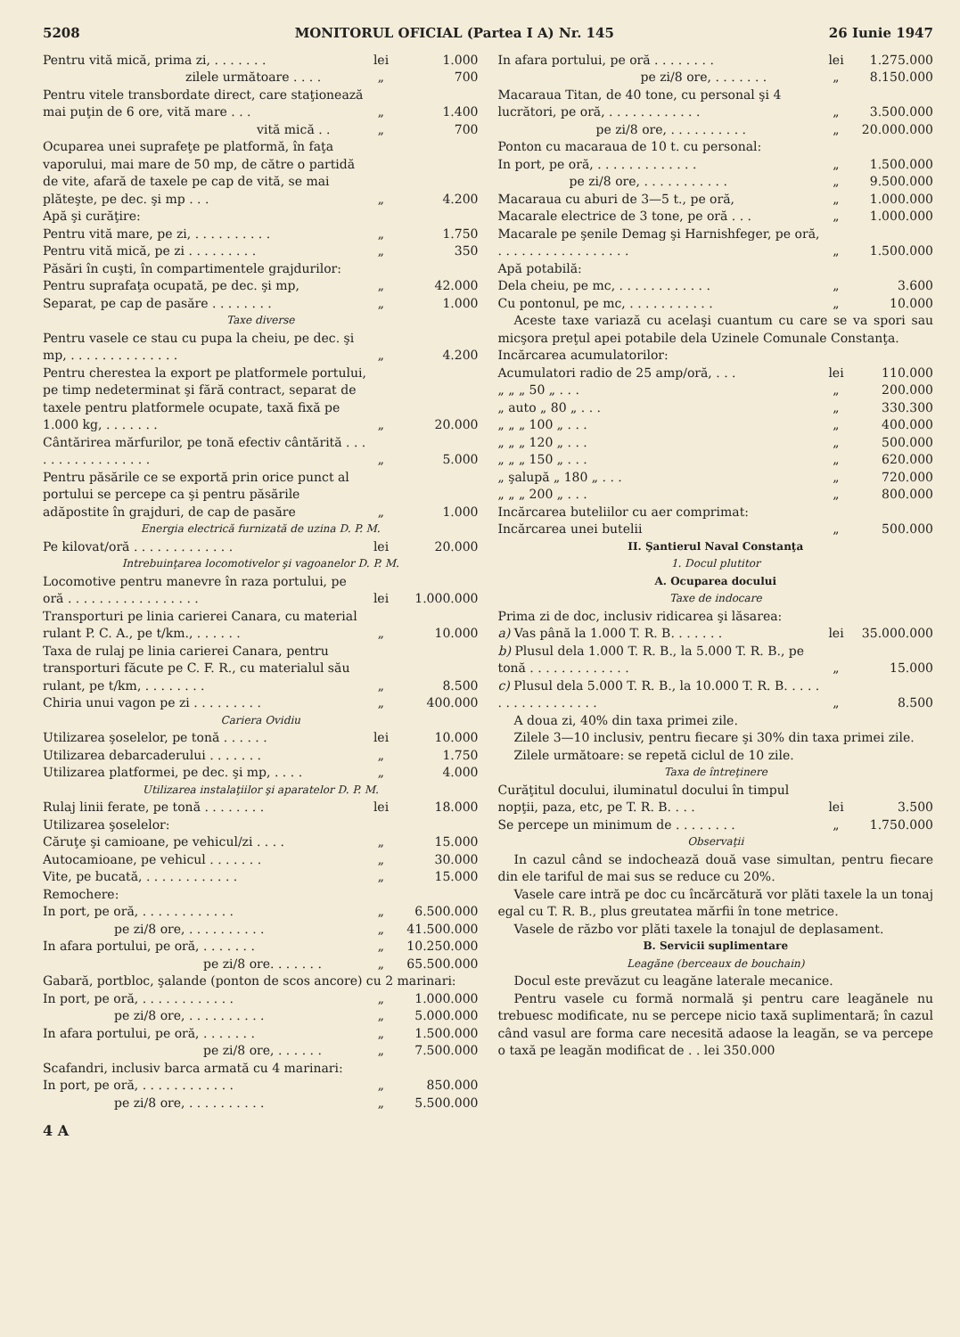5208 MONITORUL OFICIAL (Partea I A) Nr. 145 26 Iunie 1947
| Pentru vită mică, prima zi, . . . . . . . | lei | 1.000 |
| zilele următoare . . . . | „ | 700 |
| Pentru vitele transbordate direct, care staţionează mai puţin de 6 ore, vită mare . . . | „ | 1.400 |
| vită mică . . | „ | 700 |
| Ocuparea unei suprafeţe pe platformă, în faţa vaporului, mai mare de 50 mp, de către o partidă de vite, afară de taxele pe cap de vită, se mai plăteşte, pe dec. şi mp . . . | „ | 4.200 |
| Apă şi curăţire: | | |
| Pentru vită mare, pe zi, . . . . . . . . . . | „ | 1.750 |
| Pentru vită mică, pe zi . . . . . . . . . | „ | 350 |
| Păsări în cuşti, în compartimentele grajdurilor: | | |
| Pentru suprafaţa ocupată, pe dec. şi mp, | „ | 42.000 |
| Separat, pe cap de pasăre . . . . . . . . | „ | 1.000 |
| Taxe diverse | | |
| Pentru vasele ce stau cu pupa la cheiu, pe dec. şi mp, . . . . . . . . . . . . . . | „ | 4.200 |
| Pentru cherestea la export pe platformele portului, pe timp nedeterminat şi fără contract, separat de taxele pentru platformele ocupate, taxă fixă pe 1.000 kg, . . . . . . . | „ | 20.000 |
| Cântărirea mărfurilor, pe tonă efectiv cântărită . . . . . . . . . . . . . . . . . | „ | 5.000 |
| Pentru păsările ce se exportă prin orice punct al portului se percepe ca şi pentru păsările adăpostite în grajduri, de cap de pasăre | „ | 1.000 |
| Energia electrică furnizată de uzina D. P. M. | | |
| Pe kilovat/oră . . . . . . . . . . . . . | lei | 20.000 |
| Intrebuinţarea locomotivelor şi vagoanelor D. P. M. | | |
| Locomotive pentru manevre în raza portului, pe oră . . . . . . . . . . . . . . . . . | lei | 1.000.000 |
| Transporturi pe linia carierei Canara, cu material rulant P. C. A., pe t/km., . . . . . . | „ | 10.000 |
| Taxa de rulaj pe linia carierei Canara, pentru transporturi făcute pe C. F. R., cu materialul său rulant, pe t/km, . . . . . . . . | „ | 8.500 |
| Chiria unui vagon pe zi . . . . . . . . . | „ | 400.000 |
| Cariera Ovidiu | | |
| Utilizarea şoselelor, pe tonă . . . . . . | lei | 10.000 |
| Utilizarea debarcaderului . . . . . . . | „ | 1.750 |
| Utilizarea platformei, pe dec. şi mp, . . . . | „ | 4.000 |
| Utilizarea instalaţiilor şi aparatelor D. P. M. | | |
| Rulaj linii ferate, pe tonă . . . . . . . . | lei | 18.000 |
| Utilizarea şoselelor: | | |
| Căruţe şi camioane, pe vehicul/zi . . . . | „ | 15.000 |
| Autocamioane, pe vehicul . . . . . . . | „ | 30.000 |
| Vite, pe bucată, . . . . . . . . . . . . | „ | 15.000 |
| Remochere: | | |
| In port, pe oră, . . . . . . . . . . . . | „ | 6.500.000 |
| pe zi/8 ore, . . . . . . . . . . | „ | 41.500.000 |
| In afara portului, pe oră, . . . . . . . | „ | 10.250.000 |
| pe zi/8 ore. . . . . . . | „ | 65.500.000 |
| Gabară, portbloc, şalande (ponton de scos ancore) cu 2 marinari: | | |
| In port, pe oră, . . . . . . . . . . . . | „ | 1.000.000 |
| pe zi/8 ore, . . . . . . . . . . | „ | 5.000.000 |
| In afara portului, pe oră, . . . . . . . | „ | 1.500.000 |
| pe zi/8 ore, . . . . . . | „ | 7.500.000 |
| Scafandri, inclusiv barca armată cu 4 marinari: | | |
| In port, pe oră, . . . . . . . . . . . . | „ | 850.000 |
| pe zi/8 ore, . . . . . . . . . . | „ | 5.500.000 |
4 A
| In afara portului, pe oră . . . . . . . . | lei | 1.275.000 |
| pe zi/8 ore, . . . . . . . | „ | 8.150.000 |
| Macaraua Titan, de 40 tone, cu personal şi 4 lucrători, pe oră, . . . . . . . . . . . . | „ | 3.500.000 |
| pe zi/8 ore, . . . . . . . . . . | „ | 20.000.000 |
| Ponton cu macaraua de 10 t. cu personal: | | |
| In port, pe oră, . . . . . . . . . . . . . | „ | 1.500.000 |
| pe zi/8 ore, . . . . . . . . . . . | „ | 9.500.000 |
| Macaraua cu aburi de 3—5 t., pe oră, | „ | 1.000.000 |
| Macarale electrice de 3 tone, pe oră . . . | „ | 1.000.000 |
| Macarale pe şenile Demag şi Harnishfeger, pe oră, . . . . . . . . . . . . . . . . . | „ | 1.500.000 |
| Apă potabilă: | | |
| Dela cheiu, pe mc, . . . . . . . . . . . . | „ | 3.600 |
| Cu pontonul, pe mc, . . . . . . . . . . . | „ | 10.000 |
Aceste taxe variază cu acelaşi cuantum cu care se va spori sau micşora preţul apei potabile dela Uzinele Comunale Constanţa.
| Incărcarea acumulatorilor: | | |
| Acumulatori radio de 25 amp/oră, . . . | lei | 110.000 |
| „ „ „ 50 „ . . . | „ | 200.000 |
| „ auto „ 80 „ . . . | „ | 330.300 |
| „ „ „ 100 „ . . . | „ | 400.000 |
| „ „ „ 120 „ . . . | „ | 500.000 |
| „ „ „ 150 „ . . . | „ | 620.000 |
| „ şalupă „ 180 „ . . . | „ | 720.000 |
| „ „ „ 200 „ . . . | „ | 800.000 |
| Incărcarea buteliilor cu aer comprimat: | | |
| Incărcarea unei butelii | „ | 500.000 |
| II. Şantierul Naval Constanţa | | |
| 1. Docul plutitor | | |
| A. Ocuparea docului | | |
| Taxe de indocare | | |
| Prima zi de doc, inclusiv ridicarea şi lăsarea: | | |
| a) Vas până la 1.000 T. R. B. . . . . . . | lei | 35.000.000 |
| b) Plusul dela 1.000 T. R. B., la 5.000 T. R. B., pe tonă . . . . . . . . . . . . . | „ | 15.000 |
| c) Plusul dela 5.000 T. R. B., la 10.000 T. R. B. . . . . . . . . . . . . . . . . . | „ | 8.500 |
A doua zi, 40% din taxa primei zile.
Zilele 3—10 inclusiv, pentru fiecare şi 30% din taxa primei zile.
Zilele următoare: se repetă ciclul de 10 zile.
Taxa de întreţinere
| Curăţitul docului, iluminatul docului în timpul nopţii, paza, etc, pe T. R. B. . . . | lei | 3.500 |
| Se percepe un minimum de . . . . . . . . | „ | 1.750.000 |
Observaţii
In cazul când se indochează două vase simultan, pentru fiecare din ele tariful de mai sus se reduce cu 20%.
Vasele care intră pe doc cu încărcătură vor plăti taxele la un tonaj egal cu T. R. B., plus greutatea mărfii în tone metrice.
Vasele de războ vor plăti taxele la tonajul de deplasament.
B. Servicii suplimentare
Leagăne (berceaux de bouchain)
Docul este prevăzut cu leagăne laterale mecanice.
Pentru vasele cu formă normală şi pentru care leagănele nu trebuesc modificate, nu se percepe nicio taxă suplimentară; în cazul când vasul are forma care necesită adaose la leagăn, se va percepe o taxă pe leagăn modificat de . . lei 350.000